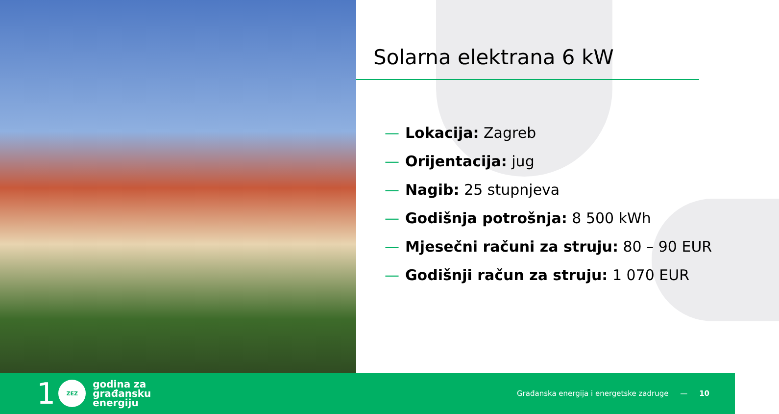Solarna elektrana 6 kW
— Lokacija: Zagreb
— Orijentacija: jug
— Nagib: 25 stupnjeva
— Godišnja potrošnja: 8 500 kWh
— Mjesečni računi za struju: 80 – 90 EUR
— Godišnji račun za struju: 1 070 EUR
1
ZEZ
godina za
građansku
energiju
Građanska energija i energetske zadruge — 10